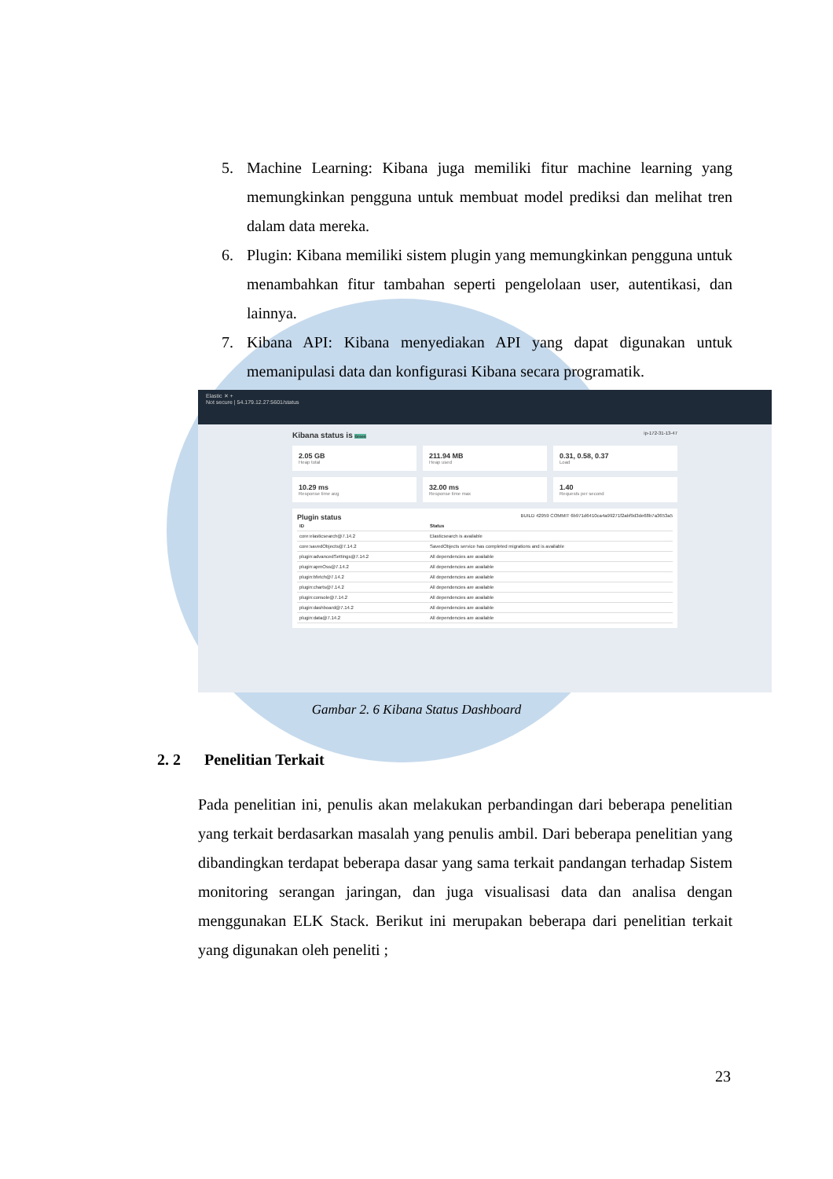5. Machine Learning: Kibana juga memiliki fitur machine learning yang memungkinkan pengguna untuk membuat model prediksi dan melihat tren dalam data mereka.
6. Plugin: Kibana memiliki sistem plugin yang memungkinkan pengguna untuk menambahkan fitur tambahan seperti pengelolaan user, autentikasi, dan lainnya.
7. Kibana API: Kibana menyediakan API yang dapat digunakan untuk memanipulasi data dan konfigurasi Kibana secara programatik.
Elastic ✕ +
Not secure | 54.179.12.27:5601/status
Kibana status is Green ip-172-31-13-47
2.05 GB
Heap total
211.94 MB
Heap used
0.31, 0.58, 0.37
Load
10.29 ms
Response time avg
32.00 ms
Response time max
1.40
Requests per second
Plugin status BUILD 42959 COMMIT 6b971d6410ca4a99271f2abf9d3de68b7a3653a5
| ID | Status |
| --- | --- |
| core:elasticsearch@7.14.2 | Elasticsearch is available |
| core:savedObjects@7.14.2 | SavedObjects service has completed migrations and is available |
| plugin:advancedSettings@7.14.2 | All dependencies are available |
| plugin:apmOss@7.14.2 | All dependencies are available |
| plugin:bfetch@7.14.2 | All dependencies are available |
| plugin:charts@7.14.2 | All dependencies are available |
| plugin:console@7.14.2 | All dependencies are available |
| plugin:dashboard@7.14.2 | All dependencies are available |
| plugin:data@7.14.2 | All dependencies are available |
Gambar 2. 6 Kibana Status Dashboard
2. 2 Penelitian Terkait
Pada penelitian ini, penulis akan melakukan perbandingan dari beberapa penelitian yang terkait berdasarkan masalah yang penulis ambil. Dari beberapa penelitian yang dibandingkan terdapat beberapa dasar yang sama terkait pandangan terhadap Sistem monitoring serangan jaringan, dan juga visualisasi data dan analisa dengan menggunakan ELK Stack. Berikut ini merupakan beberapa dari penelitian terkait yang digunakan oleh peneliti ;
23